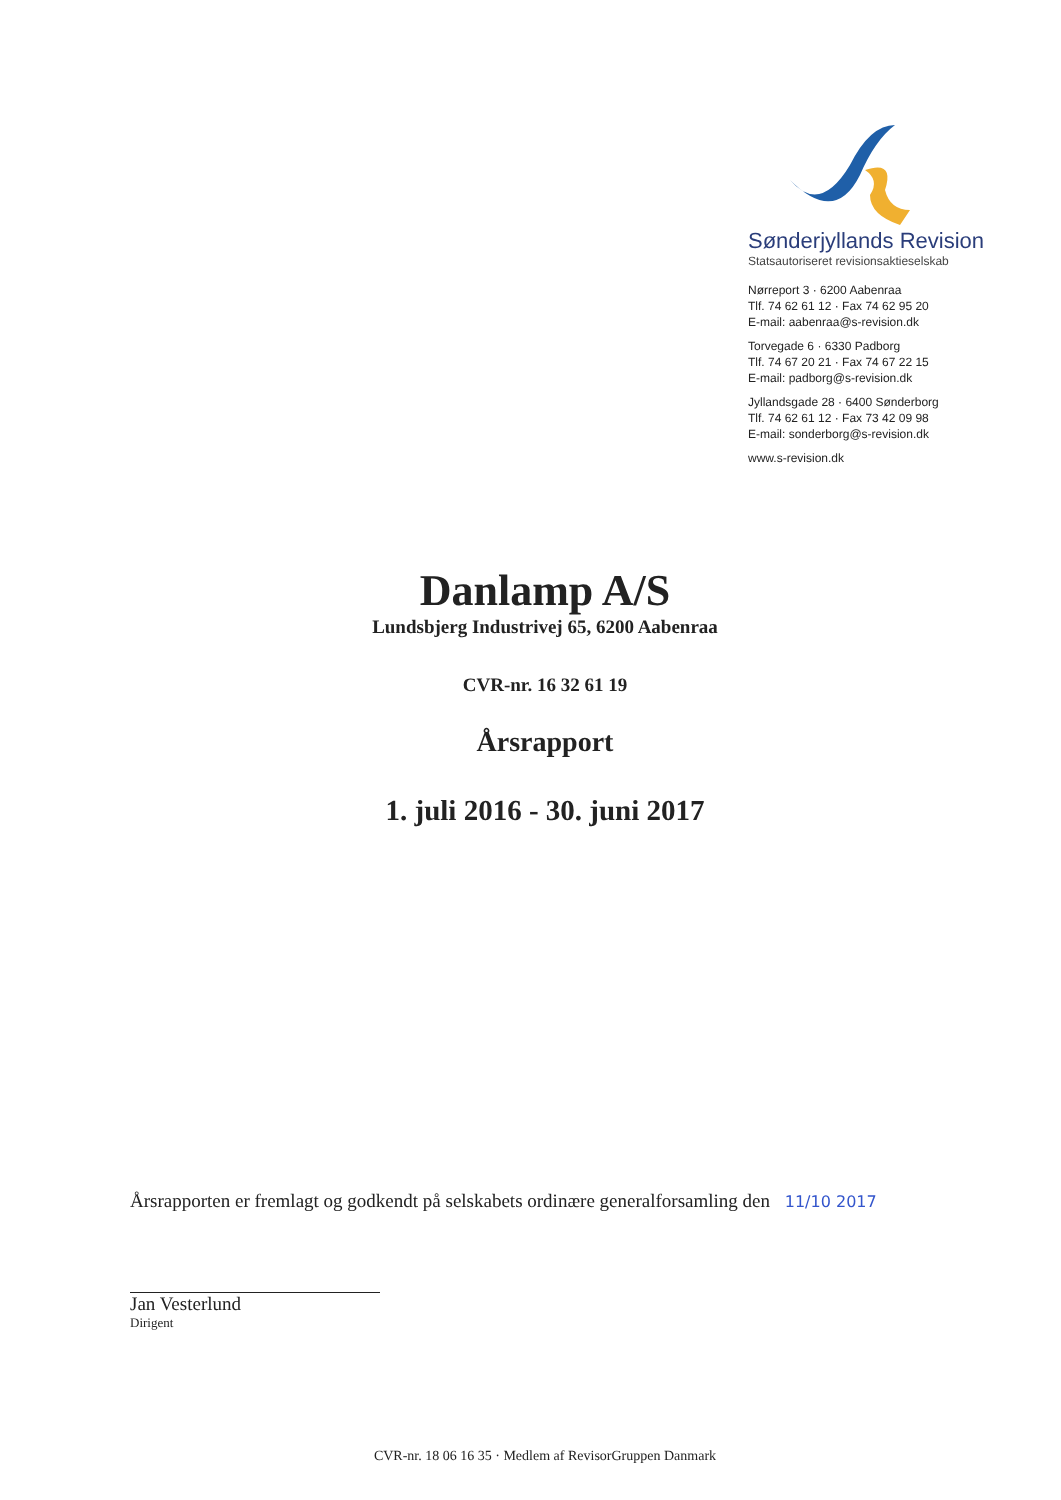Sønderjyllands Revision
Statsautoriseret revisionsaktieselskab
Nørreport 3 · 6200 Aabenraa
Tlf. 74 62 61 12 · Fax 74 62 95 20
E-mail: aabenraa@s-revision.dk
Torvegade 6 · 6330 Padborg
Tlf. 74 67 20 21 · Fax 74 67 22 15
E-mail: padborg@s-revision.dk
Jyllandsgade 28 · 6400 Sønderborg
Tlf. 74 62 61 12 · Fax 73 42 09 98
E-mail: sonderborg@s-revision.dk
www.s-revision.dk
Danlamp A/S
Lundsbjerg Industrivej 65, 6200 Aabenraa
CVR-nr. 16 32 61 19
Årsrapport
1. juli 2016 - 30. juni 2017
Årsrapporten er fremlagt og godkendt på selskabets ordinære generalforsamling den 11/10 2017
Jan Vesterlund
Dirigent
CVR-nr. 18 06 16 35 · Medlem af RevisorGruppen Danmark